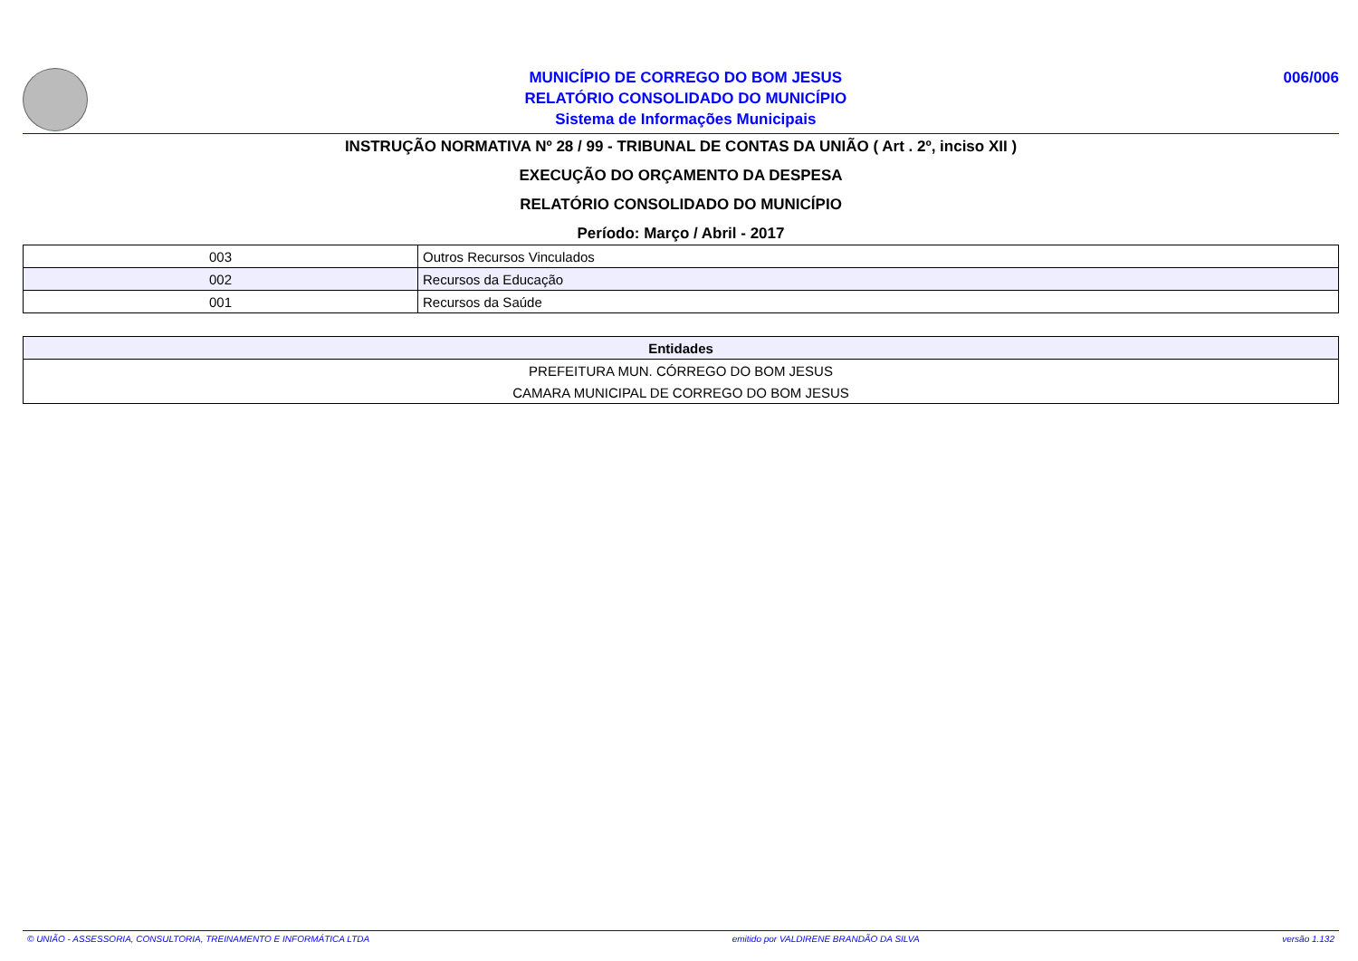MUNICÍPIO DE CORREGO DO BOM JESUS
RELATÓRIO CONSOLIDADO DO MUNICÍPIO
Sistema de Informações Municipais
006/006
INSTRUÇÃO NORMATIVA Nº 28 / 99 - TRIBUNAL DE CONTAS DA UNIÃO ( Art . 2º, inciso XII )
EXECUÇÃO DO ORÇAMENTO DA DESPESA
RELATÓRIO CONSOLIDADO DO MUNICÍPIO
Período: Março / Abril - 2017
| 003 | Outros Recursos Vinculados |
| 002 | Recursos da Educação |
| 001 | Recursos da Saúde |
| Entidades |
| --- |
| PREFEITURA MUN. CÓRREGO DO BOM JESUS |
| CAMARA MUNICIPAL DE CORREGO DO BOM JESUS |
© UNIÃO - ASSESSORIA, CONSULTORIA, TREINAMENTO E INFORMÁTICA LTDA emitido por VALDIRENE BRANDÃO DA SILVA versão 1.132